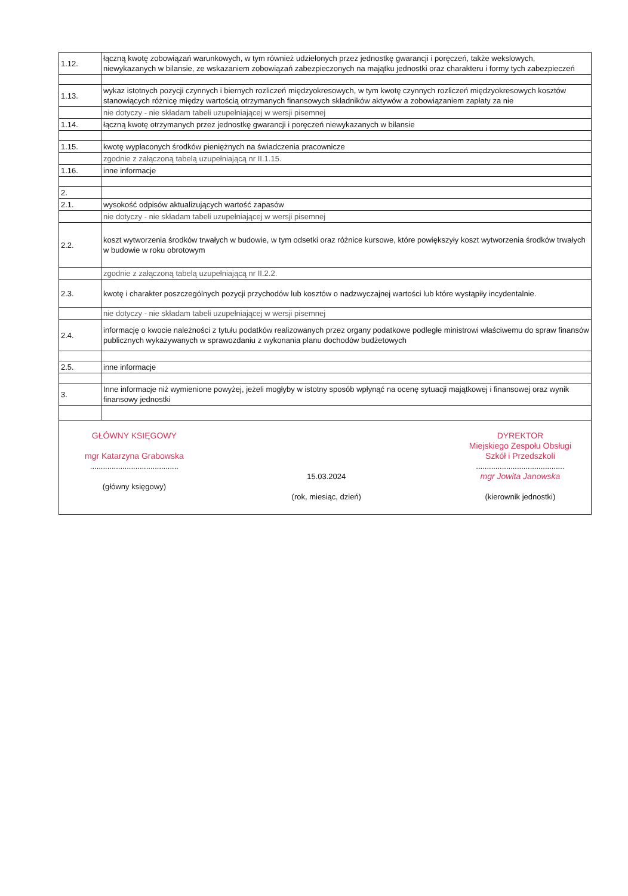| 1.12. | łączną kwotę zobowiązań warunkowych, w tym również udzielonych przez jednostkę gwarancji i poręczeń, także wekslowych, niewykazanych w bilansie, ze wskazaniem zobowiązań zabezpieczonych na majątku jednostki oraz charakteru i formy tych zabezpieczeń |
| 1.13. | wykaz istotnych pozycji czynnych i biernych rozliczeń międzyokresowych, w tym kwotę czynnych rozliczeń międzyokresowych kosztów stanowiących różnicę między wartością otrzymanych finansowych składników aktywów a zobowiązaniem zapłaty za nie |
| | nie dotyczy - nie składam tabeli uzupełniającej w wersji pisemnej |
| 1.14. | łączną kwotę otrzymanych przez jednostkę gwarancji i poręczeń niewykazanych w bilansie |
| 1.15. | kwotę wypłaconych środków pieniężnych na świadczenia pracownicze |
| | zgodnie z załączoną tabelą uzupełniającą nr II.1.15. |
| 1.16. | inne informacje |
| 2. | |
| 2.1. | wysokość odpisów aktualizujących wartość zapasów |
| | nie dotyczy - nie składam tabeli uzupełniającej w wersji pisemnej |
| 2.2. | koszt wytworzenia środków trwałych w budowie, w tym odsetki oraz różnice kursowe, które powiększyły koszt wytworzenia środków trwałych w budowie w roku obrotowym |
| | zgodnie z załączoną tabelą uzupełniającą nr II.2.2. |
| 2.3. | kwotę i charakter poszczególnych pozycji przychodów lub kosztów o nadzwyczajnej wartości lub które wystąpiły incydentalnie. |
| | nie dotyczy - nie składam tabeli uzupełniającej w wersji pisemnej |
| 2.4. | informację o kwocie należności z tytułu podatków realizowanych przez organy podatkowe podległe ministrowi właściwemu do spraw finansów publicznych wykazywanych w sprawozdaniu z wykonania planu dochodów budżetowych |
| 2.5. | inne informacje |
| 3. | Inne informacje niż wymienione powyżej, jeżeli mogłyby w istotny sposób wpłynąć na ocenę sytuacji majątkowej i finansowej oraz wynik finansowy jednostki |
| GŁÓWNY KSIĘGOWY mgr Katarzyna Grabowska ......................................... (główny księgowy) 15.03.2024 (rok, miesiąc, dzień) DYREKTOR Miejskiego Zespołu Obsługi Szkół i Przedszkoli ......................................... mgr Jowita Janowska (kierownik jednostki) | |